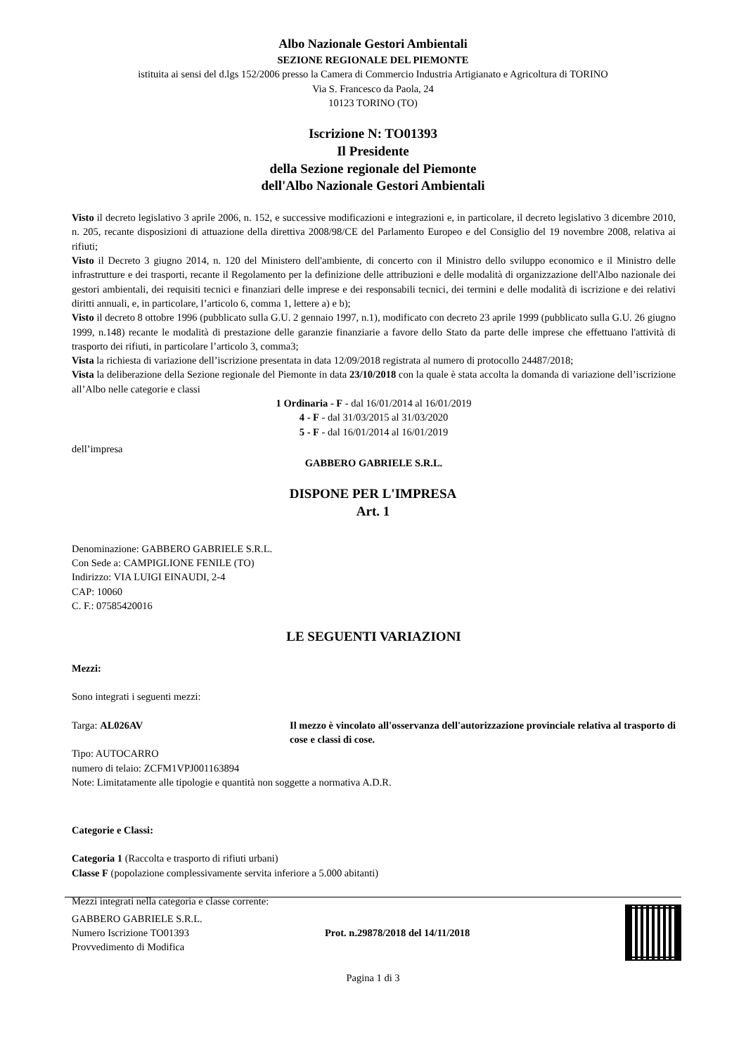Albo Nazionale Gestori Ambientali
SEZIONE REGIONALE DEL PIEMONTE
istituita ai sensi del d.lgs 152/2006 presso la Camera di Commercio Industria Artigianato e Agricoltura di TORINO
Via S. Francesco da Paola, 24
10123 TORINO (TO)
Iscrizione N: TO01393
Il Presidente
della Sezione regionale del Piemonte
dell'Albo Nazionale Gestori Ambientali
Visto il decreto legislativo 3 aprile 2006, n. 152, e successive modificazioni e integrazioni e, in particolare, il decreto legislativo 3 dicembre 2010, n. 205, recante disposizioni di attuazione della direttiva 2008/98/CE del Parlamento Europeo e del Consiglio del 19 novembre 2008, relativa ai rifiuti;
Visto il Decreto 3 giugno 2014, n. 120 del Ministero dell'ambiente, di concerto con il Ministro dello sviluppo economico e il Ministro delle infrastrutture e dei trasporti, recante il Regolamento per la definizione delle attribuzioni e delle modalità di organizzazione dell'Albo nazionale dei gestori ambientali, dei requisiti tecnici e finanziari delle imprese e dei responsabili tecnici, dei termini e delle modalità di iscrizione e dei relativi diritti annuali, e, in particolare, l’articolo 6, comma 1, lettere a) e b);
Visto il decreto 8 ottobre 1996 (pubblicato sulla G.U. 2 gennaio 1997, n.1), modificato con decreto 23 aprile 1999 (pubblicato sulla G.U. 26 giugno 1999, n.148) recante le modalità di prestazione delle garanzie finanziarie a favore dello Stato da parte delle imprese che effettuano l'attività di trasporto dei rifiuti, in particolare l’articolo 3, comma3;
Vista la richiesta di variazione dell’iscrizione presentata in data 12/09/2018 registrata al numero di protocollo 24487/2018;
Vista la deliberazione della Sezione regionale del Piemonte in data 23/10/2018 con la quale è stata accolta la domanda di variazione dell’iscrizione all’Albo nelle categorie e classi
1 Ordinaria - F - dal 16/01/2014 al 16/01/2019
4 - F - dal 31/03/2015 al 31/03/2020
5 - F - dal 16/01/2014 al 16/01/2019
dell’impresa
GABBERO GABRIELE S.R.L.
DISPONE PER L'IMPRESA
Art. 1
Denominazione: GABBERO GABRIELE S.R.L.
Con Sede a: CAMPIGLIONE FENILE (TO)
Indirizzo: VIA LUIGI EINAUDI, 2-4
CAP: 10060
C. F.: 07585420016
LE SEGUENTI VARIAZIONI
Mezzi:
Sono integrati i seguenti mezzi:
Targa: AL026AV Il mezzo è vincolato all'osservanza dell'autorizzazione provinciale relativa al trasporto di cose e classi di cose.
Tipo: AUTOCARRO
numero di telaio: ZCFM1VPJ001163894
Note: Limitatamente alle tipologie e quantità non soggette a normativa A.D.R.
Categorie e Classi:
Categoria 1 (Raccolta e trasporto di rifiuti urbani)
Classe F (popolazione complessivamente servita inferiore a 5.000 abitanti)
Mezzi integrati nella categoria e classe corrente:
GABBERO GABRIELE S.R.L.
Numero Iscrizione TO01393
Provvedimento di Modifica
Prot. n.29878/2018 del 14/11/2018
Pagina 1 di 3